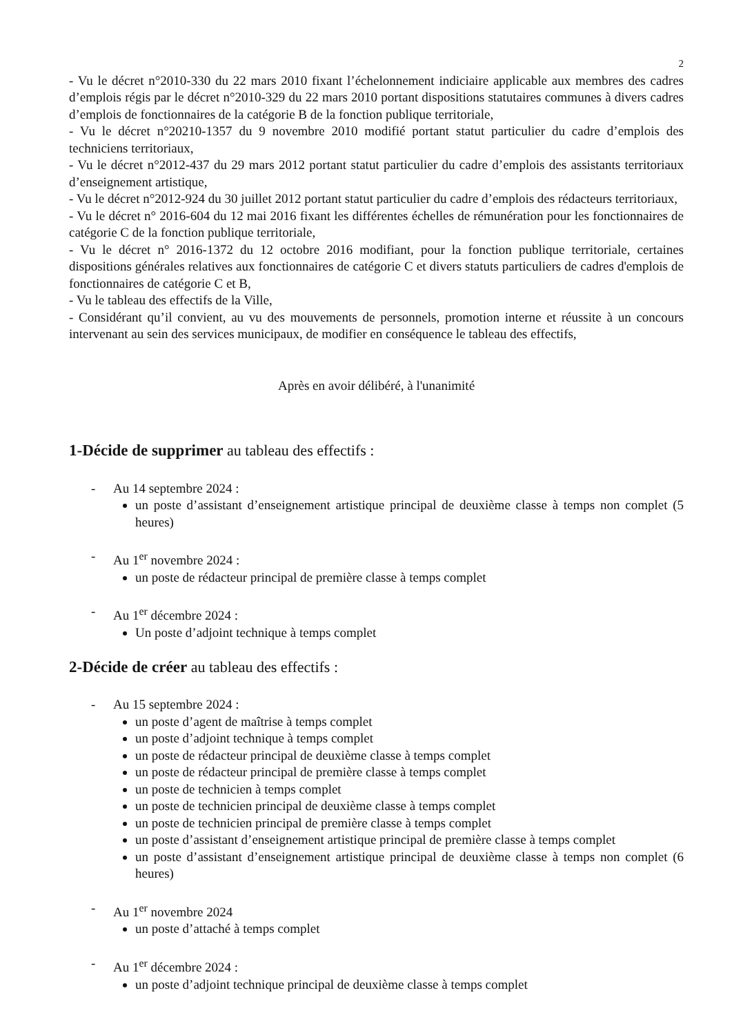2
- Vu le décret n°2010-330 du 22 mars 2010 fixant l’échelonnement indiciaire applicable aux membres des cadres d’emplois régis par le décret n°2010-329 du 22 mars 2010 portant dispositions statutaires communes à divers cadres d’emplois de fonctionnaires de la catégorie B de la fonction publique territoriale,
- Vu le décret n°20210-1357 du 9 novembre 2010 modifié portant statut particulier du cadre d’emplois des techniciens territoriaux,
- Vu le décret n°2012-437 du 29 mars 2012 portant statut particulier du cadre d’emplois des assistants territoriaux d’enseignement artistique,
- Vu le décret n°2012-924 du 30 juillet 2012 portant statut particulier du cadre d’emplois des rédacteurs territoriaux,
- Vu le décret n° 2016-604 du 12 mai 2016 fixant les différentes échelles de rémunération pour les fonctionnaires de catégorie C de la fonction publique territoriale,
- Vu le décret n° 2016-1372 du 12 octobre 2016 modifiant, pour la fonction publique territoriale, certaines dispositions générales relatives aux fonctionnaires de catégorie C et divers statuts particuliers de cadres d'emplois de fonctionnaires de catégorie C et B,
- Vu le tableau des effectifs de la Ville,
- Considérant qu’il convient, au vu des mouvements de personnels, promotion interne et réussite à un concours intervenant au sein des services municipaux, de modifier en conséquence le tableau des effectifs,
Après en avoir délibéré, à l'unanimité
1-Décide de supprimer au tableau des effectifs :
- Au 14 septembre 2024 :
un poste d’assistant d’enseignement artistique principal de deuxième classe à temps non complet (5 heures)
- Au 1<sup>er</sup> novembre 2024 :
un poste de rédacteur principal de première classe à temps complet
- Au 1<sup>er</sup> décembre 2024 :
Un poste d’adjoint technique à temps complet
2-Décide de créer au tableau des effectifs :
- Au 15 septembre 2024 :
un poste d’agent de maîtrise à temps complet
un poste d’adjoint technique à temps complet
un poste de rédacteur principal de deuxième classe à temps complet
un poste de rédacteur principal de première classe à temps complet
un poste de technicien à temps complet
un poste de technicien principal de deuxième classe à temps complet
un poste de technicien principal de première classe à temps complet
un poste d’assistant d’enseignement artistique principal de première classe à temps complet
un poste d’assistant d’enseignement artistique principal de deuxième classe à temps non complet (6 heures)
- Au 1<sup>er</sup> novembre 2024
un poste d’attaché à temps complet
- Au 1<sup>er</sup> décembre 2024 :
un poste d’adjoint technique principal de deuxième classe à temps complet